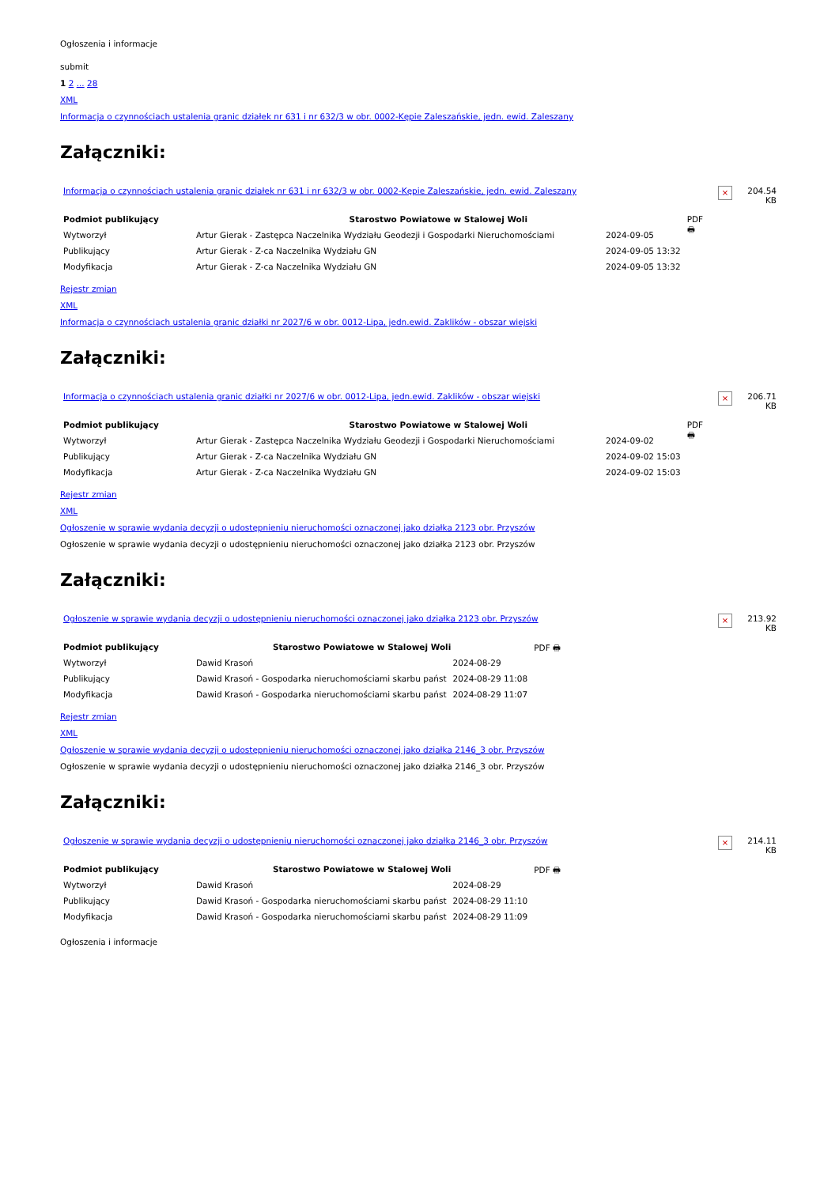Ogłoszenia i informacje
submit
1 2 ... 28
XML
Informacja o czynnościach ustalenia granic działek nr 631 i nr 632/3 w obr. 0002-Kępie Zaleszańskie, jedn. ewid. Zaleszany
Załączniki:
| Informacja o czynnościach ustalenia granic działek nr 631 i nr 632/3 w obr. 0002-Kępie Zaleszańskie, jedn. ewid. Zaleszany | × | 204.54 KB |
| Podmiot publikujący | Starostwo Powiatowe w Stalowej Woli | | PDF 🖶 |
| Wytworzył | Artur Gierak - Zastępca Naczelnika Wydziału Geodezji i Gospodarki Nieruchomościami | 2024-09-05 | |
| Publikujący | Artur Gierak - Z-ca Naczelnika Wydziału GN | 2024-09-05 13:32 | |
| Modyfikacja | Artur Gierak - Z-ca Naczelnika Wydziału GN | 2024-09-05 13:32 | |
Rejestr zmian
XML
Informacja o czynnościach ustalenia granic działki nr 2027/6 w obr. 0012-Lipa, jedn.ewid. Zaklików - obszar wiejski
Załączniki:
| Informacja o czynnościach ustalenia granic działki nr 2027/6 w obr. 0012-Lipa, jedn.ewid. Zaklików - obszar wiejski | × | 206.71 KB |
| Podmiot publikujący | Starostwo Powiatowe w Stalowej Woli | | PDF 🖶 |
| Wytworzył | Artur Gierak - Zastępca Naczelnika Wydziału Geodezji i Gospodarki Nieruchomościami | 2024-09-02 | |
| Publikujący | Artur Gierak - Z-ca Naczelnika Wydziału GN | 2024-09-02 15:03 | |
| Modyfikacja | Artur Gierak - Z-ca Naczelnika Wydziału GN | 2024-09-02 15:03 | |
Rejestr zmian
XML
Ogłoszenie w sprawie wydania decyzji o udostępnieniu nieruchomości oznaczonej jako działka 2123 obr. Przyszów
Ogłoszenie w sprawie wydania decyzji o udostępnieniu nieruchomości oznaczonej jako działka 2123 obr. Przyszów
Załączniki:
| Ogłoszenie w sprawie wydania decyzji o udostępnieniu nieruchomości oznaczonej jako działka 2123 obr. Przyszów | × | 213.92 KB |
| Podmiot publikujący | Starostwo Powiatowe w Stalowej Woli | | PDF 🖶 |
| Wytworzył | Dawid Krasoń | 2024-08-29 | |
| Publikujący | Dawid Krasoń - Gospodarka nieruchomościami skarbu państ | 2024-08-29 11:08 | |
| Modyfikacja | Dawid Krasoń - Gospodarka nieruchomościami skarbu państ | 2024-08-29 11:07 | |
Rejestr zmian
XML
Ogłoszenie w sprawie wydania decyzji o udostępnieniu nieruchomości oznaczonej jako działka 2146_3 obr. Przyszów
Ogłoszenie w sprawie wydania decyzji o udostępnieniu nieruchomości oznaczonej jako działka 2146_3 obr. Przyszów
Załączniki:
| Ogłoszenie w sprawie wydania decyzji o udostępnieniu nieruchomości oznaczonej jako działka 2146_3 obr. Przyszów | × | 214.11 KB |
| Podmiot publikujący | Starostwo Powiatowe w Stalowej Woli | | PDF 🖶 |
| Wytworzył | Dawid Krasoń | 2024-08-29 | |
| Publikujący | Dawid Krasoń - Gospodarka nieruchomościami skarbu państ | 2024-08-29 11:10 | |
| Modyfikacja | Dawid Krasoń - Gospodarka nieruchomościami skarbu państ | 2024-08-29 11:09 | |
Ogłoszenia i informacje